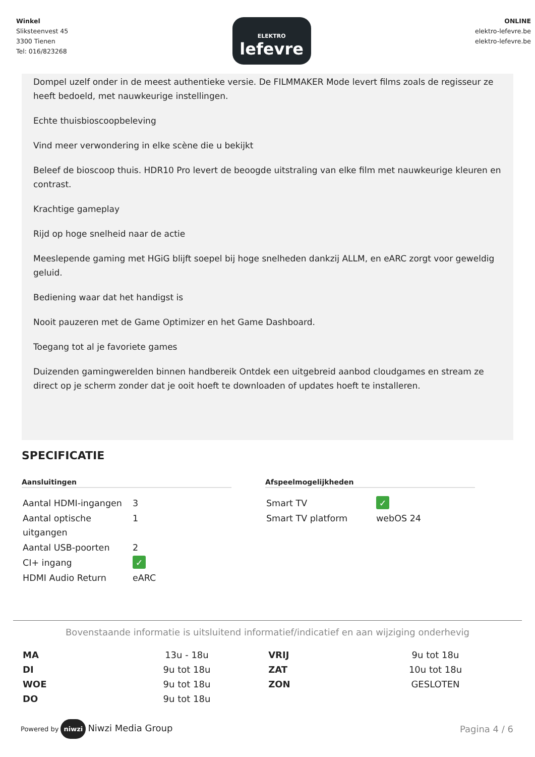Winkel
Sliksteenvest 45
3300 Tienen
Tel: 016/823268
ELEKTRO
lefevre
ONLINE
elektro-lefevre.be
elektro-lefevre.be
Dompel uzelf onder in de meest authentieke versie. De FILMMAKER Mode levert films zoals de regisseur ze heeft bedoeld, met nauwkeurige instellingen.
Echte thuisbioscoopbeleving
Vind meer verwondering in elke scène die u bekijkt
Beleef de bioscoop thuis. HDR10 Pro levert de beoogde uitstraling van elke film met nauwkeurige kleuren en contrast.
Krachtige gameplay
Rijd op hoge snelheid naar de actie
Meeslepende gaming met HGiG blijft soepel bij hoge snelheden dankzij ALLM, en eARC zorgt voor geweldig geluid.
Bediening waar dat het handigst is
Nooit pauzeren met de Game Optimizer en het Game Dashboard.
Toegang tot al je favoriete games
Duizenden gamingwerelden binnen handbereik Ontdek een uitgebreid aanbod cloudgames en stream ze direct op je scherm zonder dat je ooit hoeft te downloaden of updates hoeft te installeren.
SPECIFICATIE
Aansluitingen
| Aantal HDMI-ingangen | 3 |
| Aantal optische uitgangen | 1 |
| Aantal USB-poorten | 2 |
| CI+ ingang | ✓ |
| HDMI Audio Return | eARC |
Afspeelmogelijkheden
| Smart TV | ✓ |
| Smart TV platform | webOS 24 |
Bovenstaande informatie is uitsluitend informatief/indicatief en aan wijziging onderhevig
| MA | 13u - 18u | VRIJ | 9u tot 18u |
| DI | 9u tot 18u | ZAT | 10u tot 18u |
| WOE | 9u tot 18u | ZON | GESLOTEN |
| DO | 9u tot 18u | | |
Powered by niwzi Niwzi Media Group
Pagina 4 / 6